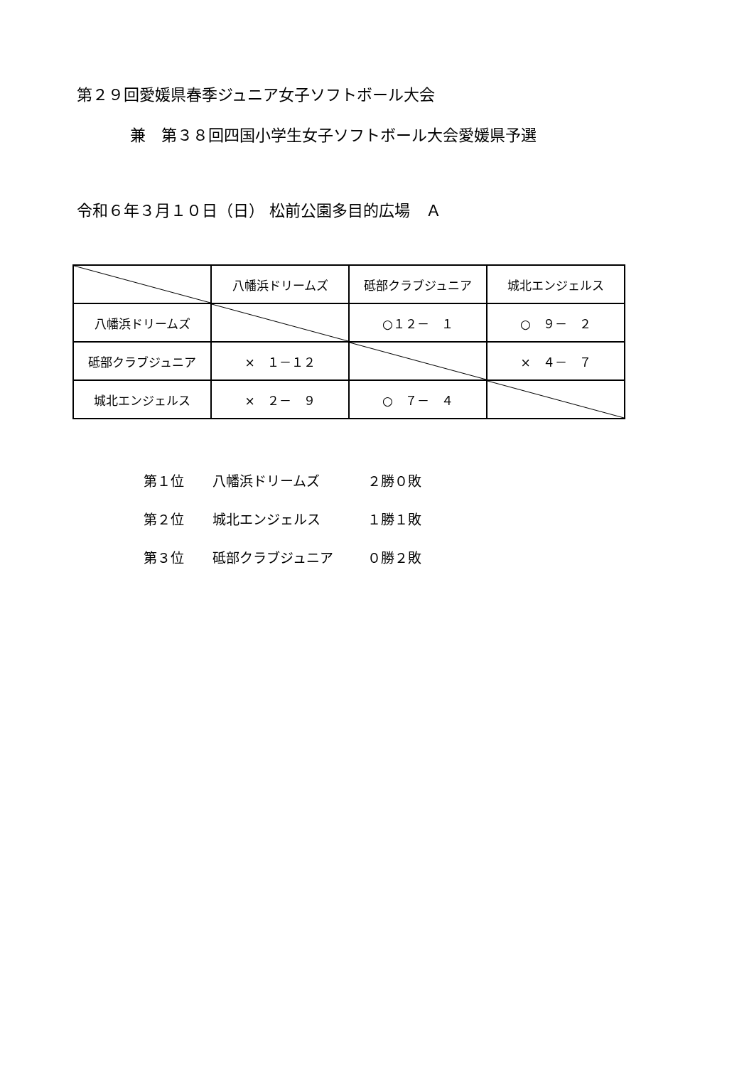第２９回愛媛県春季ジュニア女子ソフトボール大会
兼　第３８回四国小学生女子ソフトボール大会愛媛県予選
令和６年３月１０日（日） 松前公園多目的広場　Ａ
| | 八幡浜ドリームズ | 砥部クラブジュニア | 城北エンジェルス |
| 八幡浜ドリームズ | | ○１２－ １ | ○ ９－ ２ |
| 砥部クラブジュニア | × １－１２ | | × ４－ ７ |
| 城北エンジェルス | × ２－ ９ | ○ ７－ ４ | |
第１位 八幡浜ドリームズ ２勝０敗
第２位 城北エンジェルス １勝１敗
第３位 砥部クラブジュニア ０勝２敗